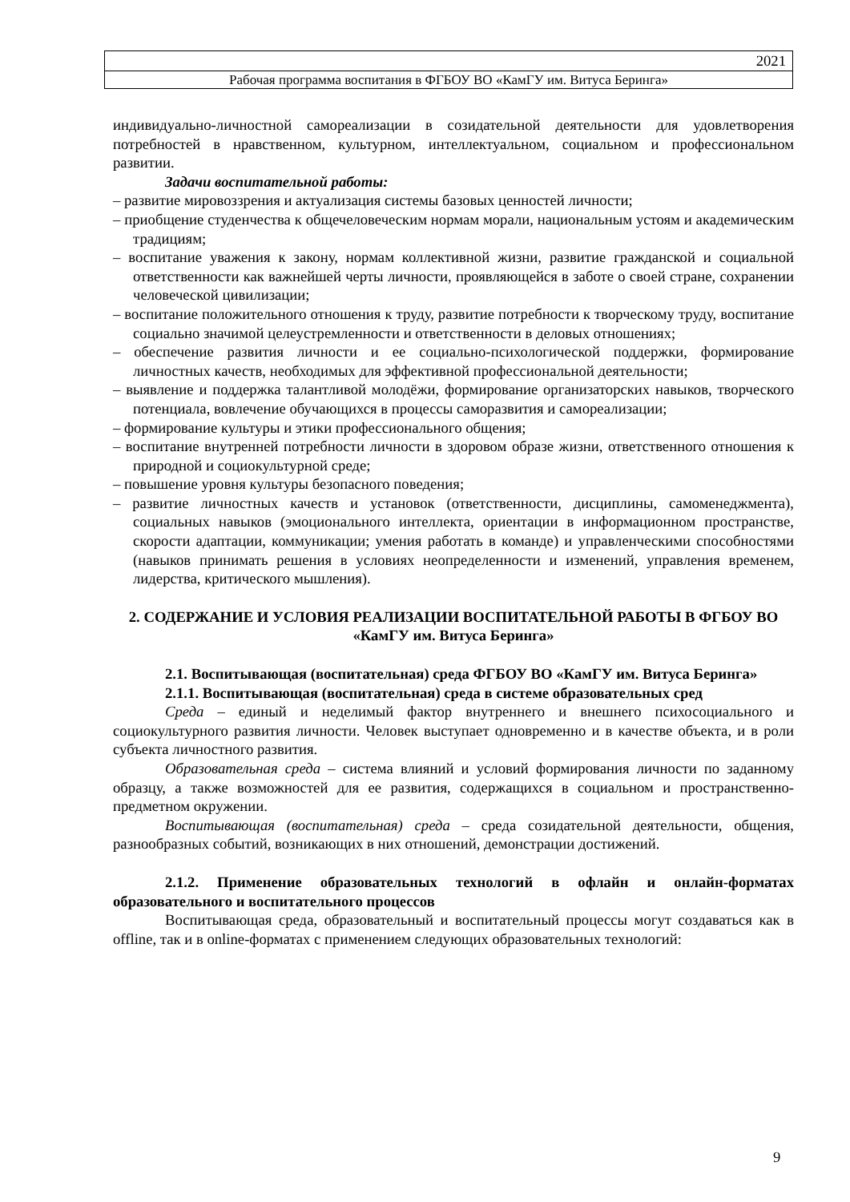| 2021 |
| Рабочая программа воспитания в ФГБОУ ВО «КамГУ им. Витуса Беринга» |
индивидуально-личностной самореализации в созидательной деятельности для удовлетворения потребностей в нравственном, культурном, интеллектуальном, социальном и профессиональном развитии.
Задачи воспитательной работы:
– развитие мировоззрения и актуализация системы базовых ценностей личности;
– приобщение студенчества к общечеловеческим нормам морали, национальным устоям и академическим традициям;
– воспитание уважения к закону, нормам коллективной жизни, развитие гражданской и социальной ответственности как важнейшей черты личности, проявляющейся в заботе о своей стране, сохранении человеческой цивилизации;
– воспитание положительного отношения к труду, развитие потребности к творческому труду, воспитание социально значимой целеустремленности и ответственности в деловых отношениях;
– обеспечение развития личности и ее социально-психологической поддержки, формирование личностных качеств, необходимых для эффективной профессиональной деятельности;
– выявление и поддержка талантливой молодёжи, формирование организаторских навыков, творческого потенциала, вовлечение обучающихся в процессы саморазвития и самореализации;
– формирование культуры и этики профессионального общения;
– воспитание внутренней потребности личности в здоровом образе жизни, ответственного отношения к природной и социокультурной среде;
– повышение уровня культуры безопасного поведения;
– развитие личностных качеств и установок (ответственности, дисциплины, самоменеджмента), социальных навыков (эмоционального интеллекта, ориентации в информационном пространстве, скорости адаптации, коммуникации; умения работать в команде) и управленческими способностями (навыков принимать решения в условиях неопределенности и изменений, управления временем, лидерства, критического мышления).
2. СОДЕРЖАНИЕ И УСЛОВИЯ РЕАЛИЗАЦИИ ВОСПИТАТЕЛЬНОЙ РАБОТЫ В ФГБОУ ВО «КамГУ им. Витуса Беринга»
2.1. Воспитывающая (воспитательная) среда ФГБОУ ВО «КамГУ им. Витуса Беринга»
2.1.1. Воспитывающая (воспитательная) среда в системе образовательных сред
Среда – единый и неделимый фактор внутреннего и внешнего психосоциального и социокультурного развития личности. Человек выступает одновременно и в качестве объекта, и в роли субъекта личностного развития.
Образовательная среда – система влияний и условий формирования личности по заданному образцу, а также возможностей для ее развития, содержащихся в социальном и пространственно-предметном окружении.
Воспитывающая (воспитательная) среда – среда созидательной деятельности, общения, разнообразных событий, возникающих в них отношений, демонстрации достижений.
2.1.2. Применение образовательных технологий в офлайн и онлайн-форматах образовательного и воспитательного процессов
Воспитывающая среда, образовательный и воспитательный процессы могут создаваться как в offline, так и в online-форматах с применением следующих образовательных технологий:
9